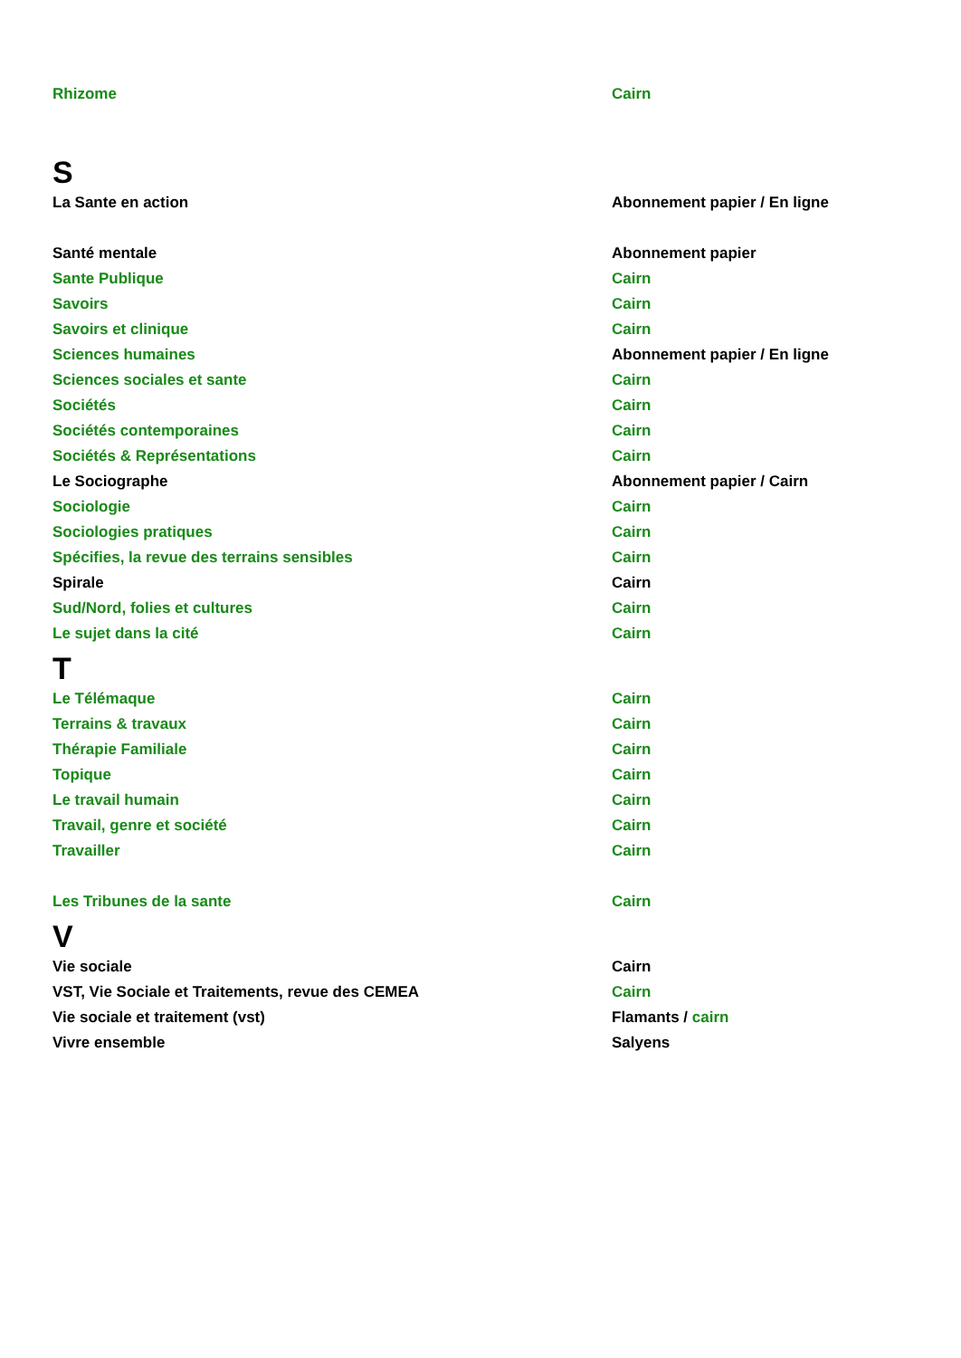| Rhizome | Cairn |
| S | |
| La Sante en action | Abonnement papier / En ligne |
| Santé mentale | Abonnement papier |
| Sante Publique | Cairn |
| Savoirs | Cairn |
| Savoirs et clinique | Cairn |
| Sciences humaines | Abonnement papier / En ligne |
| Sciences sociales et sante | Cairn |
| Sociétés | Cairn |
| Sociétés contemporaines | Cairn |
| Sociétés & Représentations | Cairn |
| Le Sociographe | Abonnement papier / Cairn |
| Sociologie | Cairn |
| Sociologies pratiques | Cairn |
| Spécifies, la revue des terrains sensibles | Cairn |
| Spirale | Cairn |
| Sud/Nord, folies et cultures | Cairn |
| Le sujet dans la cité | Cairn |
| T | |
| Le Télémaque | Cairn |
| Terrains & travaux | Cairn |
| Thérapie Familiale | Cairn |
| Topique | Cairn |
| Le travail humain | Cairn |
| Travail, genre et société | Cairn |
| Travailler | Cairn |
| Les Tribunes de la sante | Cairn |
| V | |
| Vie sociale | Cairn |
| VST, Vie Sociale et Traitements, revue des CEMEA | Cairn |
| Vie sociale et traitement (vst) | Flamants / cairn |
| Vivre ensemble | Salyens |